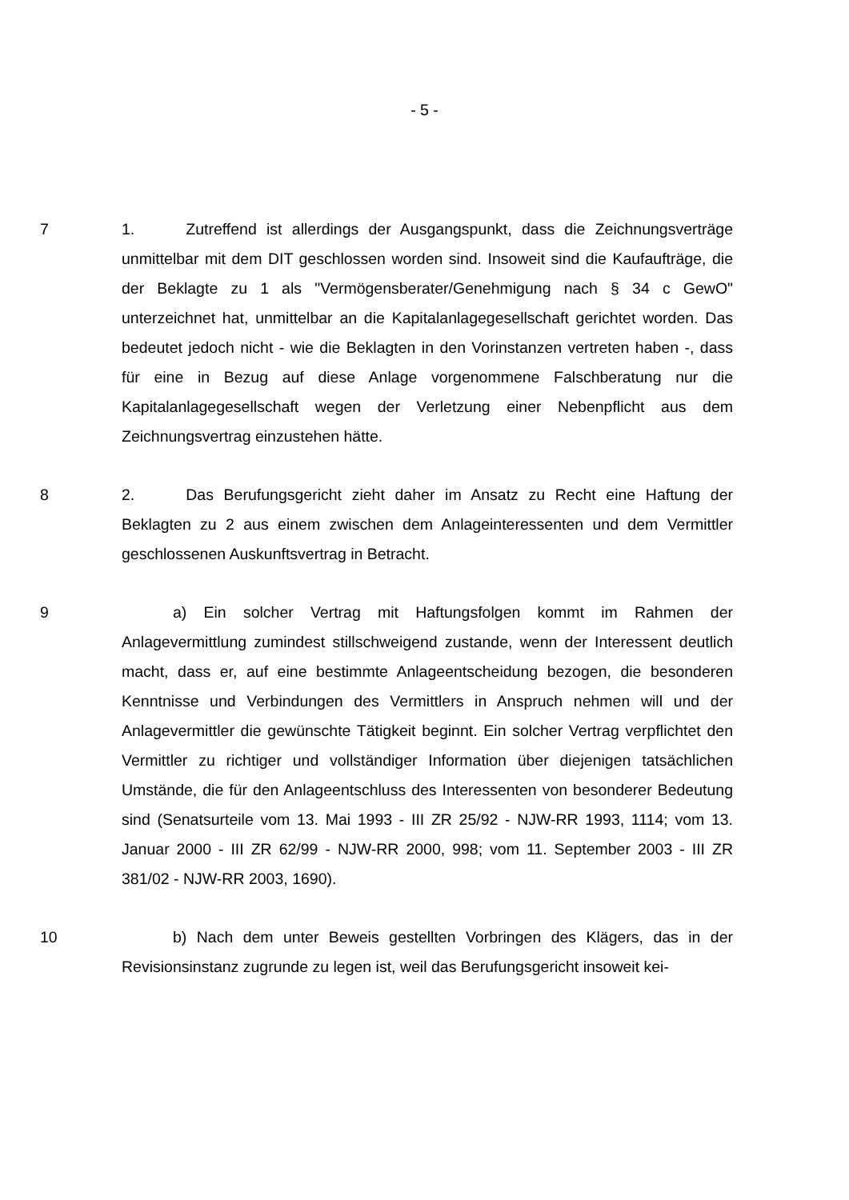- 5 -
7 1. Zutreffend ist allerdings der Ausgangspunkt, dass die Zeichnungsverträge unmittelbar mit dem DIT geschlossen worden sind. Insoweit sind die Kaufaufträge, die der Beklagte zu 1 als "Vermögensberater/Genehmigung nach § 34 c GewO" unterzeichnet hat, unmittelbar an die Kapitalanlagegesellschaft gerichtet worden. Das bedeutet jedoch nicht - wie die Beklagten in den Vorinstanzen vertreten haben -, dass für eine in Bezug auf diese Anlage vorgenommene Falschberatung nur die Kapitalanlagegesellschaft wegen der Verletzung einer Nebenpflicht aus dem Zeichnungsvertrag einzustehen hätte.
8 2. Das Berufungsgericht zieht daher im Ansatz zu Recht eine Haftung der Beklagten zu 2 aus einem zwischen dem Anlageinteressenten und dem Vermittler geschlossenen Auskunftsvertrag in Betracht.
9 a) Ein solcher Vertrag mit Haftungsfolgen kommt im Rahmen der Anlagevermittlung zumindest stillschweigend zustande, wenn der Interessent deutlich macht, dass er, auf eine bestimmte Anlageentscheidung bezogen, die besonderen Kenntnisse und Verbindungen des Vermittlers in Anspruch nehmen will und der Anlagevermittler die gewünschte Tätigkeit beginnt. Ein solcher Vertrag verpflichtet den Vermittler zu richtiger und vollständiger Information über diejenigen tatsächlichen Umstände, die für den Anlageentschluss des Interessenten von besonderer Bedeutung sind (Senatsurteile vom 13. Mai 1993 - III ZR 25/92 - NJW-RR 1993, 1114; vom 13. Januar 2000 - III ZR 62/99 - NJW-RR 2000, 998; vom 11. September 2003 - III ZR 381/02 - NJW-RR 2003, 1690).
10 b) Nach dem unter Beweis gestellten Vorbringen des Klägers, das in der Revisionsinstanz zugrunde zu legen ist, weil das Berufungsgericht insoweit kei-